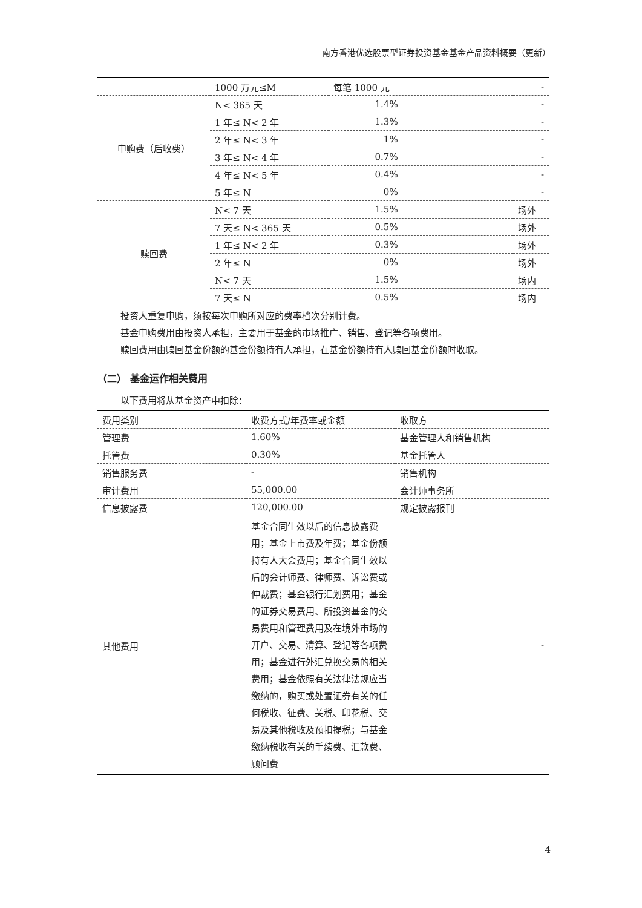南方香港优选股票型证券投资基金基金产品资料概要（更新）
| | 1000 万元≤M | 每笔 1000 元 | - |
| 申购费（后收费） | N< 365 天 | 1.4% | - |
| | 1 年≤ N< 2 年 | 1.3% | - |
| | 2 年≤ N< 3 年 | 1% | - |
| | 3 年≤ N< 4 年 | 0.7% | - |
| | 4 年≤ N< 5 年 | 0.4% | - |
| | 5 年≤ N | 0% | - |
| 赎回费 | N< 7 天 | 1.5% | 场外 |
| | 7 天≤ N< 365 天 | 0.5% | 场外 |
| | 1 年≤ N< 2 年 | 0.3% | 场外 |
| | 2 年≤ N | 0% | 场外 |
| | N< 7 天 | 1.5% | 场内 |
| | 7 天≤ N | 0.5% | 场内 |
投资人重复申购，须按每次申购所对应的费率档次分别计费。
基金申购费用由投资人承担，主要用于基金的市场推广、销售、登记等各项费用。
赎回费用由赎回基金份额的基金份额持有人承担，在基金份额持有人赎回基金份额时收取。
（二） 基金运作相关费用
以下费用将从基金资产中扣除：
| 费用类别 | 收费方式/年费率或金额 | 收取方 |
| 管理费 | 1.60% | 基金管理人和销售机构 |
| 托管费 | 0.30% | 基金托管人 |
| 销售服务费 | - | 销售机构 |
| 审计费用 | 55,000.00 | 会计师事务所 |
| 信息披露费 | 120,000.00 | 规定披露报刊 |
| 其他费用 | 基金合同生效以后的信息披露费用；基金上市费及年费；基金份额持有人大会费用；基金合同生效以后的会计师费、律师费、诉讼费或仲裁费；基金银行汇划费用；基金的证券交易费用、所投资基金的交易费用和管理费用及在境外市场的开户、交易、清算、登记等各项费用；基金进行外汇兑换交易的相关费用；基金依照有关法律法规应当缴纳的，购买或处置证券有关的任何税收、征费、关税、印花税、交易及其他税收及预扣提税；与基金缴纳税收有关的手续费、汇款费、顾问费 | - |
4